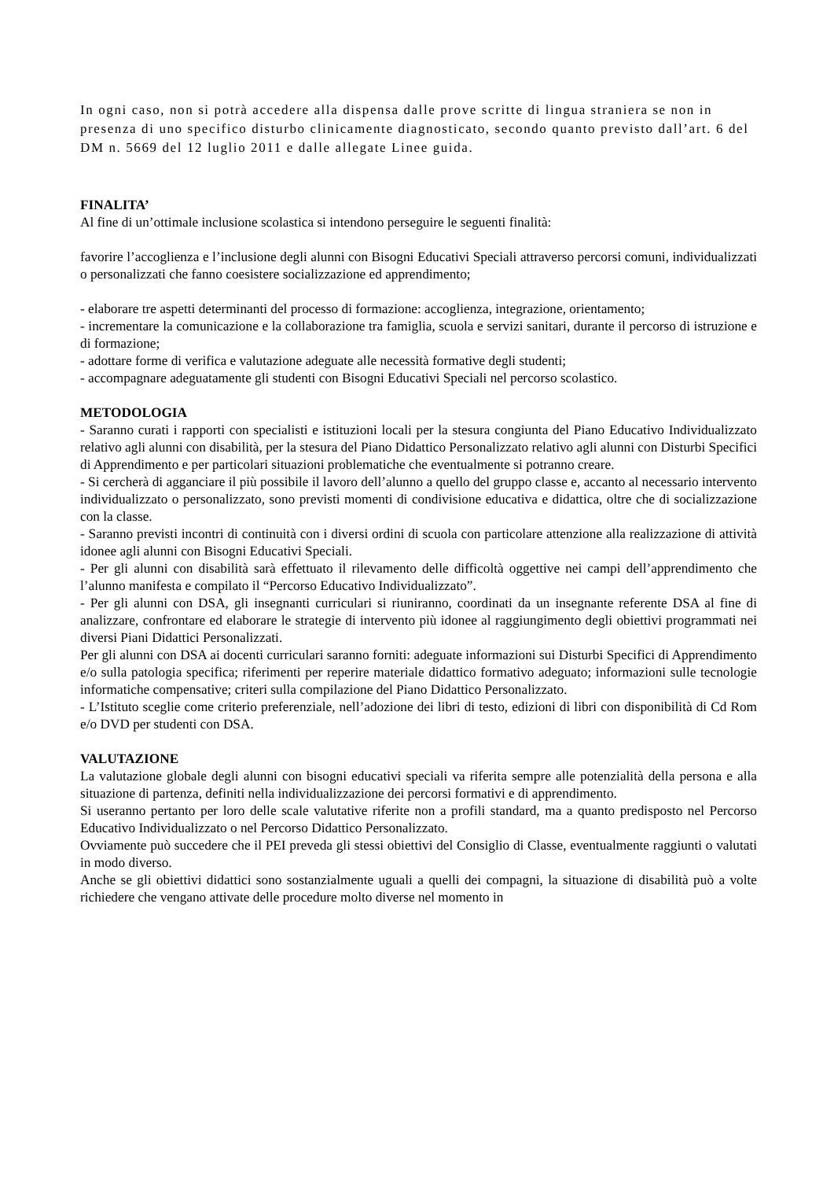In ogni caso, non si potrà accedere alla dispensa dalle prove scritte di lingua straniera se non in presenza di uno specifico disturbo clinicamente diagnosticato, secondo quanto previsto dall’art. 6 del DM n. 5669 del 12 luglio 2011 e dalle allegate Linee guida.
FINALITA’
Al fine di un’ottimale inclusione scolastica si intendono perseguire le seguenti finalità:
favorire l’accoglienza e l’inclusione degli alunni con Bisogni Educativi Speciali attraverso percorsi comuni, individualizzati o personalizzati che fanno coesistere socializzazione ed apprendimento;
- elaborare tre aspetti determinanti del processo di formazione: accoglienza, integrazione, orientamento;
- incrementare la comunicazione e la collaborazione tra famiglia, scuola e servizi sanitari, durante il percorso di istruzione e di formazione;
- adottare forme di verifica e valutazione adeguate alle necessità formative degli studenti;
- accompagnare adeguatamente gli studenti con Bisogni Educativi Speciali nel percorso scolastico.
METODOLOGIA
- Saranno curati i rapporti con specialisti e istituzioni locali per la stesura congiunta del Piano Educativo Individualizzato relativo agli alunni con disabilità, per la stesura del Piano Didattico Personalizzato relativo agli alunni con Disturbi Specifici di Apprendimento e per particolari situazioni problematiche che eventualmente si potranno creare.
- Si cercherà di agganciare il più possibile il lavoro dell’alunno a quello del gruppo classe e, accanto al necessario intervento individualizzato o personalizzato, sono previsti momenti di condivisione educativa e didattica, oltre che di socializzazione con la classe.
- Saranno previsti incontri di continuità con i diversi ordini di scuola con particolare attenzione alla realizzazione di attività idonee agli alunni con Bisogni Educativi Speciali.
- Per gli alunni con disabilità sarà effettuato il rilevamento delle difficoltà oggettive nei campi dell’apprendimento che l’alunno manifesta e compilato il “Percorso Educativo Individualizzato”.
- Per gli alunni con DSA, gli insegnanti curriculari si riuniranno, coordinati da un insegnante referente DSA al fine di analizzare, confrontare ed elaborare le strategie di intervento più idonee al raggiungimento degli obiettivi programmati nei diversi Piani Didattici Personalizzati.
Per gli alunni con DSA ai docenti curriculari saranno forniti: adeguate informazioni sui Disturbi Specifici di Apprendimento e/o sulla patologia specifica; riferimenti per reperire materiale didattico formativo adeguato; informazioni sulle tecnologie informatiche compensative; criteri sulla compilazione del Piano Didattico Personalizzato.
- L’Istituto sceglie come criterio preferenziale, nell’adozione dei libri di testo, edizioni di libri con disponibilità di Cd Rom e/o DVD per studenti con DSA.
VALUTAZIONE
La valutazione globale degli alunni con bisogni educativi speciali va riferita sempre alle potenzialità della persona e alla situazione di partenza, definiti nella individualizzazione dei percorsi formativi e di apprendimento.
Si useranno pertanto per loro delle scale valutative riferite non a profili standard, ma a quanto predisposto nel Percorso Educativo Individualizzato o nel Percorso Didattico Personalizzato.
Ovviamente può succedere che il PEI preveda gli stessi obiettivi del Consiglio di Classe, eventualmente raggiunti o valutati in modo diverso.
Anche se gli obiettivi didattici sono sostanzialmente uguali a quelli dei compagni, la situazione di disabilità può a volte richiedere che vengano attivate delle procedure molto diverse nel momento in